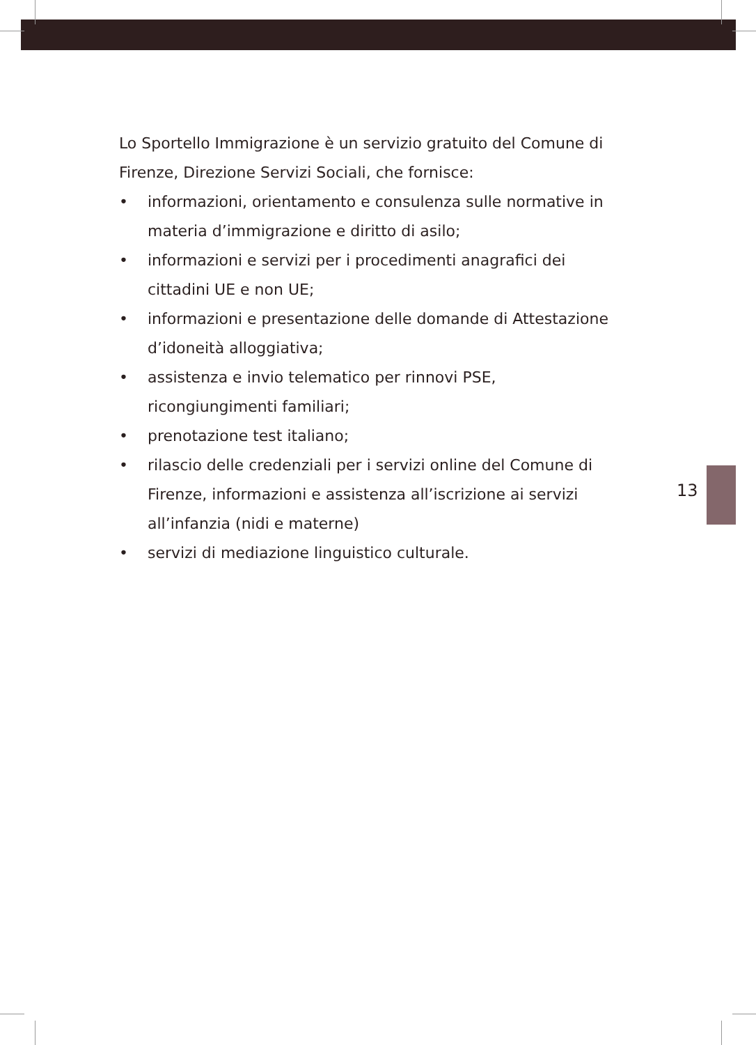Lo Sportello Immigrazione è un servizio gratuito del Comune di Firenze, Direzione Servizi Sociali, che fornisce:
• informazioni, orientamento e consulenza sulle normative in materia d’immigrazione e diritto di asilo;
• informazioni e servizi per i procedimenti anagrafici dei cittadini UE e non UE;
• informazioni e presentazione delle domande di Attestazione d’idoneità alloggiativa;
• assistenza e invio telematico per rinnovi PSE, ricongiungimenti familiari;
• prenotazione test italiano;
• rilascio delle credenziali per i servizi online del Comune di Firenze, informazioni e assistenza all’iscrizione ai servizi all’infanzia (nidi e materne)
• servizi di mediazione linguistico culturale.
13